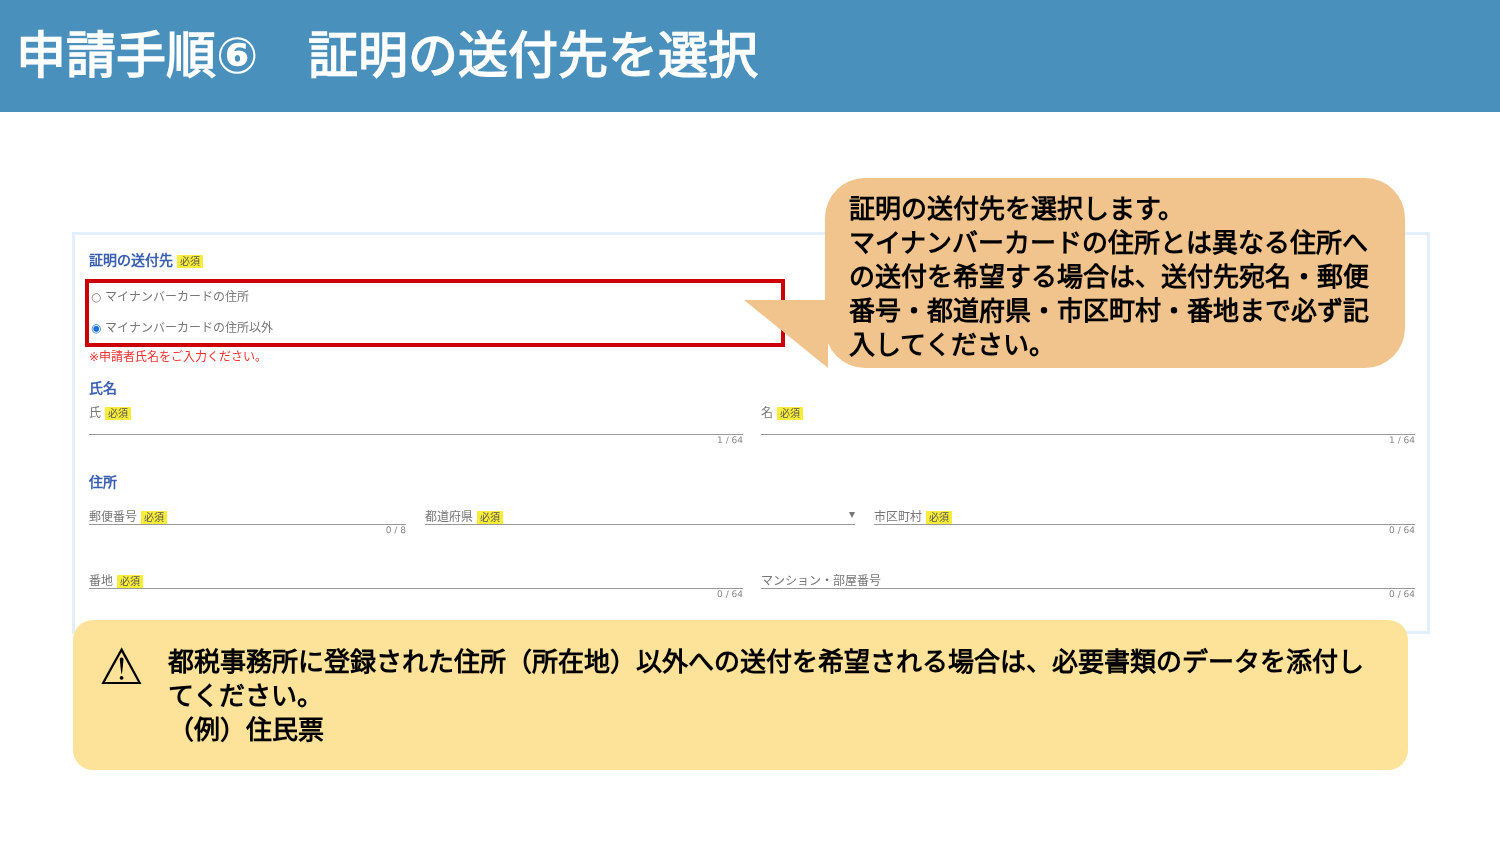申請手順⑥　証明の送付先を選択
証明の送付先 必須
○ マイナンバーカードの住所
◉ マイナンバーカードの住所以外
※申請者氏名をご入力ください。
氏名
氏 必須
1 / 64
名 必須
1 / 64
住所
郵便番号 必須
0 / 8
都道府県 必須 ▾
市区町村 必須
0 / 64
番地 必須
0 / 64
マンション・部屋番号
0 / 64
証明の送付先を選択します。
マイナンバーカードの住所とは異なる住所への送付を希望する場合は、送付先宛名・郵便番号・都道府県・市区町村・番地まで必ず記入してください。
⚠ 都税事務所に登録された住所（所在地）以外への送付を希望される場合は、必要書類のデータを添付してください。
（例）住民票